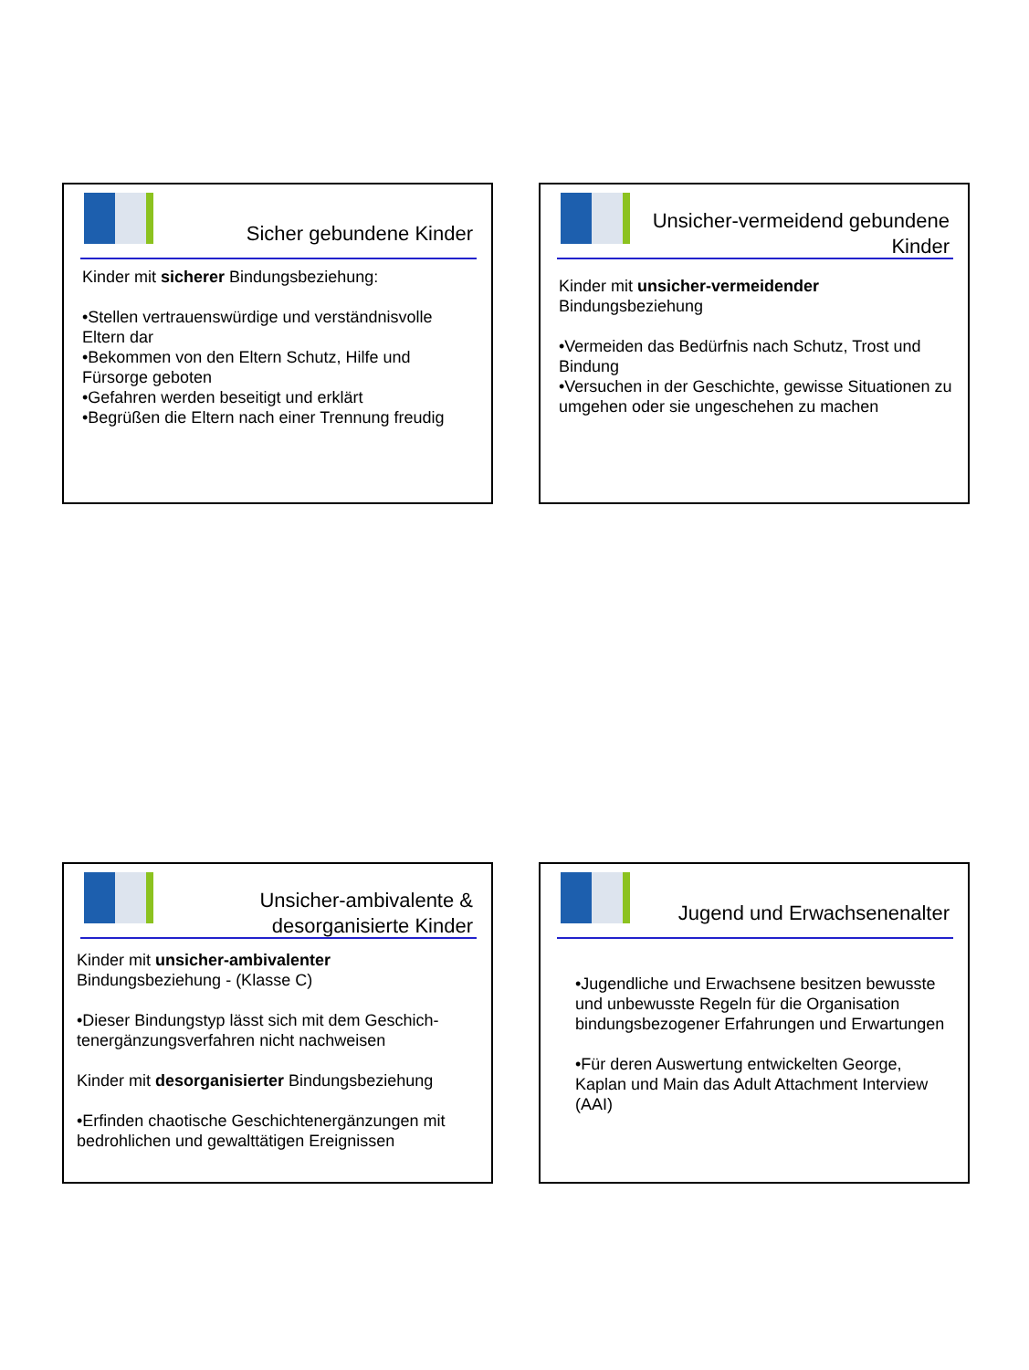Sicher gebundene Kinder
Kinder mit sicherer Bindungsbeziehung:
•Stellen vertrauenswürdige und verständnisvolle Eltern dar
•Bekommen von den Eltern Schutz, Hilfe und Fürsorge geboten
•Gefahren werden beseitigt und erklärt
•Begrüßen die Eltern nach einer Trennung freudig
Unsicher-vermeidend gebundene Kinder
Kinder mit unsicher-vermeidender Bindungsbeziehung
•Vermeiden das Bedürfnis nach Schutz, Trost und Bindung
•Versuchen in der Geschichte, gewisse Situationen zu umgehen oder sie ungeschehen zu machen
Unsicher-ambivalente & desorganisierte Kinder
Kinder mit unsicher-ambivalenter Bindungsbeziehung - (Klasse C)
•Dieser Bindungstyp lässt sich mit dem Geschich-tenergänzungsverfahren nicht nachweisen
Kinder mit desorganisierter Bindungsbeziehung
•Erfinden chaotische Geschichtenergänzungen mit bedrohlichen und gewalttätigen Ereignissen
Jugend und Erwachsenenalter
•Jugendliche und Erwachsene besitzen bewusste und unbewusste Regeln für die Organisation bindungsbezogener Erfahrungen und Erwartungen
•Für deren Auswertung entwickelten George, Kaplan und Main das Adult Attachment Interview (AAI)